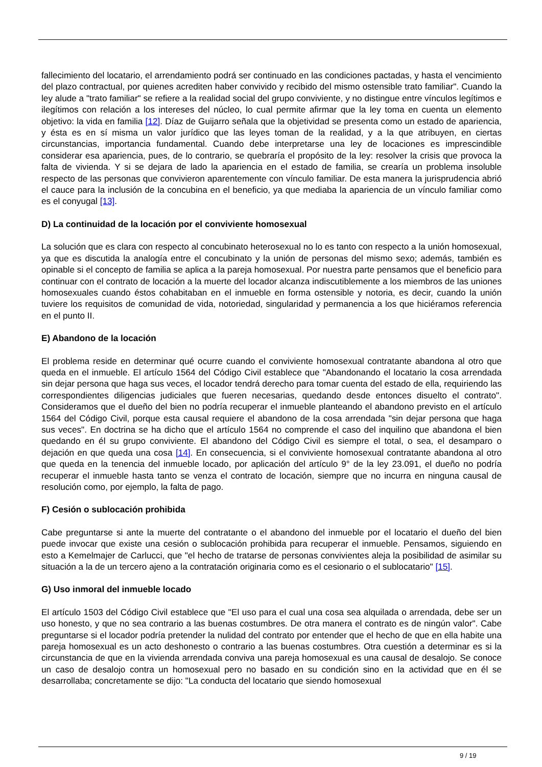fallecimiento del locatario, el arrendamiento podrá ser continuado en las condiciones pactadas, y hasta el vencimiento del plazo contractual, por quienes acrediten haber convivido y recibido del mismo ostensible trato familiar". Cuando la ley alude a "trato familiar" se refiere a la realidad social del grupo conviviente, y no distingue entre vínculos legítimos e ilegítimos con relación a los intereses del núcleo, lo cual permite afirmar que la ley toma en cuenta un elemento objetivo: la vida en familia [12]. Díaz de Guijarro señala que la objetividad se presenta como un estado de apariencia, y ésta es en sí misma un valor jurídico que las leyes toman de la realidad, y a la que atribuyen, en ciertas circunstancias, importancia fundamental. Cuando debe interpretarse una ley de locaciones es imprescindible considerar esa apariencia, pues, de lo contrario, se quebraría el propósito de la ley: resolver la crisis que provoca la falta de vivienda. Y si se dejara de lado la apariencia en el estado de familia, se crearía un problema insoluble respecto de las personas que convivieron aparentemente con vínculo familiar. De esta manera la jurisprudencia abrió el cauce para la inclusión de la concubina en el beneficio, ya que mediaba la apariencia de un vínculo familiar como es el conyugal [13].
D) La continuidad de la locación por el conviviente homosexual
La solución que es clara con respecto al concubinato heterosexual no lo es tanto con respecto a la unión homosexual, ya que es discutida la analogía entre el concubinato y la unión de personas del mismo sexo; además, también es opinable si el concepto de familia se aplica a la pareja homosexual. Por nuestra parte pensamos que el beneficio para continuar con el contrato de locación a la muerte del locador alcanza indiscutiblemente a los miembros de las uniones homosexuales cuando éstos cohabitaban en el inmueble en forma ostensible y notoria, es decir, cuando la unión tuviere los requisitos de comunidad de vida, notoriedad, singularidad y permanencia a los que hiciéramos referencia en el punto II.
E) Abandono de la locación
El problema reside en determinar qué ocurre cuando el conviviente homosexual contratante abandona al otro que queda en el inmueble. El artículo 1564 del Código Civil establece que "Abandonando el locatario la cosa arrendada sin dejar persona que haga sus veces, el locador tendrá derecho para tomar cuenta del estado de ella, requiriendo las correspondientes diligencias judiciales que fueren necesarias, quedando desde entonces disuelto el contrato". Consideramos que el dueño del bien no podría recuperar el inmueble planteando el abandono previsto en el artículo 1564 del Código Civil, porque esta causal requiere el abandono de la cosa arrendada "sin dejar persona que haga sus veces". En doctrina se ha dicho que el artículo 1564 no comprende el caso del inquilino que abandona el bien quedando en él su grupo conviviente. El abandono del Código Civil es siempre el total, o sea, el desamparo o dejación en que queda una cosa [14]. En consecuencia, si el conviviente homosexual contratante abandona al otro que queda en la tenencia del inmueble locado, por aplicación del artículo 9° de la ley 23.091, el dueño no podría recuperar el inmueble hasta tanto se venza el contrato de locación, siempre que no incurra en ninguna causal de resolución como, por ejemplo, la falta de pago.
F) Cesión o sublocación prohibida
Cabe preguntarse si ante la muerte del contratante o el abandono del inmueble por el locatario el dueño del bien puede invocar que existe una cesión o sublocación prohibida para recuperar el inmueble. Pensamos, siguiendo en esto a Kemelmajer de Carlucci, que "el hecho de tratarse de personas convivientes aleja la posibilidad de asimilar su situación a la de un tercero ajeno a la contratación originaria como es el cesionario o el sublocatario" [15].
G) Uso inmoral del inmueble locado
El artículo 1503 del Código Civil establece que "El uso para el cual una cosa sea alquilada o arrendada, debe ser un uso honesto, y que no sea contrario a las buenas costumbres. De otra manera el contrato es de ningún valor". Cabe preguntarse si el locador podría pretender la nulidad del contrato por entender que el hecho de que en ella habite una pareja homosexual es un acto deshonesto o contrario a las buenas costumbres. Otra cuestión a determinar es si la circunstancia de que en la vivienda arrendada conviva una pareja homosexual es una causal de desalojo. Se conoce un caso de desalojo contra un homosexual pero no basado en su condición sino en la actividad que en él se desarrollaba; concretamente se dijo: "La conducta del locatario que siendo homosexual
9 / 19